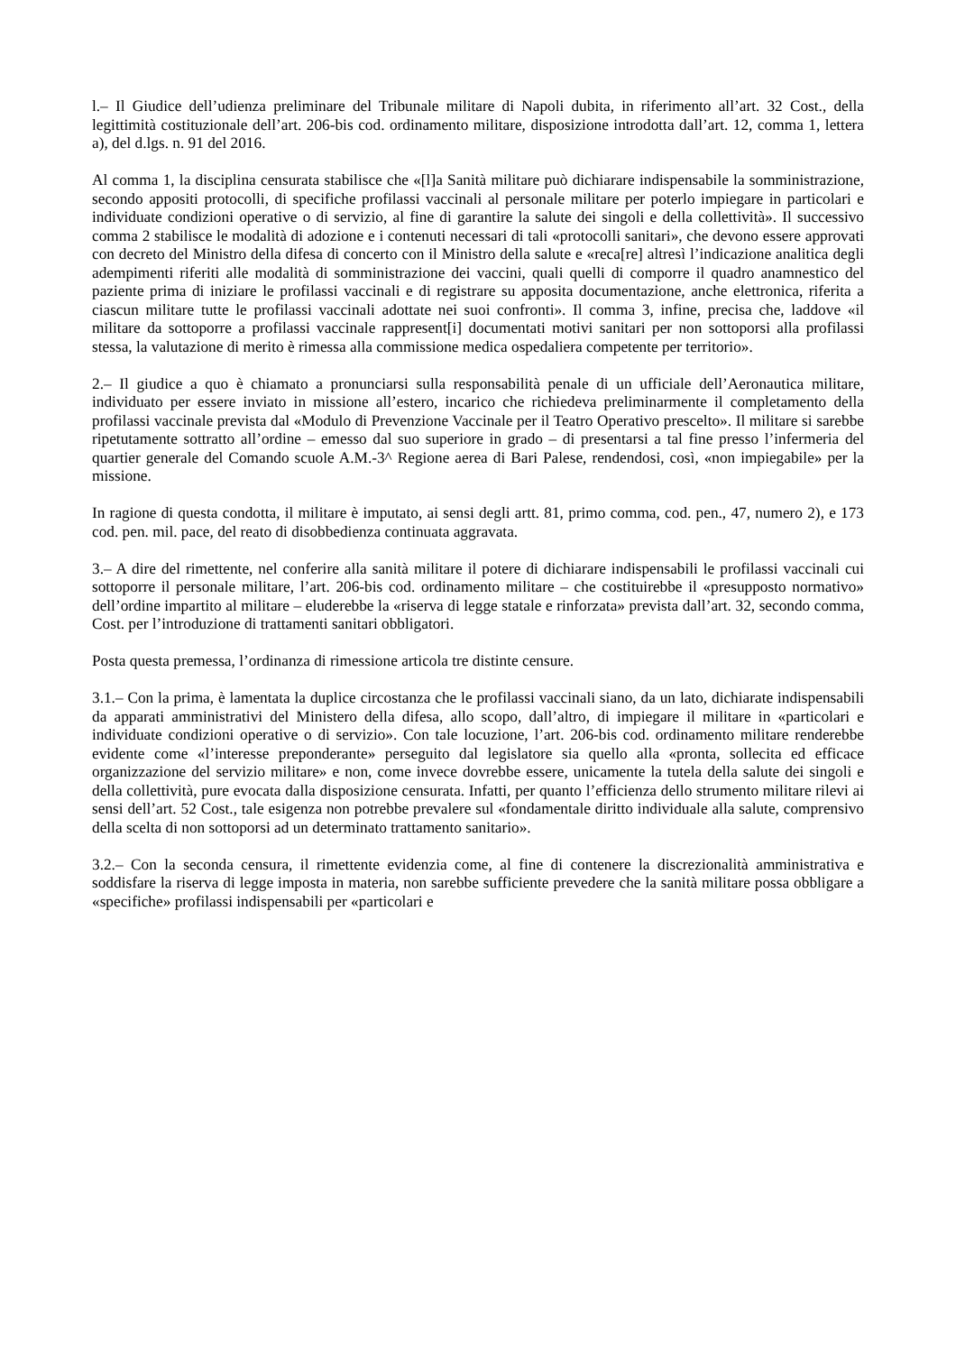l.– Il Giudice dell’udienza preliminare del Tribunale militare di Napoli dubita, in riferimento all’art. 32 Cost., della legittimità costituzionale dell’art. 206-bis cod. ordinamento militare, disposizione introdotta dall’art. 12, comma 1, lettera a), del d.lgs. n. 91 del 2016.
Al comma 1, la disciplina censurata stabilisce che «[l]a Sanità militare può dichiarare indispensabile la somministrazione, secondo appositi protocolli, di specifiche profilassi vaccinali al personale militare per poterlo impiegare in particolari e individuate condizioni operative o di servizio, al fine di garantire la salute dei singoli e della collettività». Il successivo comma 2 stabilisce le modalità di adozione e i contenuti necessari di tali «protocolli sanitari», che devono essere approvati con decreto del Ministro della difesa di concerto con il Ministro della salute e «reca[re] altresì l’indicazione analitica degli adempimenti riferiti alle modalità di somministrazione dei vaccini, quali quelli di comporre il quadro anamnestico del paziente prima di iniziare le profilassi vaccinali e di registrare su apposita documentazione, anche elettronica, riferita a ciascun militare tutte le profilassi vaccinali adottate nei suoi confronti». Il comma 3, infine, precisa che, laddove «il militare da sottoporre a profilassi vaccinale rappresent[i] documentati motivi sanitari per non sottoporsi alla profilassi stessa, la valutazione di merito è rimessa alla commissione medica ospedaliera competente per territorio».
2.– Il giudice a quo è chiamato a pronunciarsi sulla responsabilità penale di un ufficiale dell’Aeronautica militare, individuato per essere inviato in missione all’estero, incarico che richiedeva preliminarmente il completamento della profilassi vaccinale prevista dal «Modulo di Prevenzione Vaccinale per il Teatro Operativo prescelto». Il militare si sarebbe ripetutamente sottratto all’ordine – emesso dal suo superiore in grado – di presentarsi a tal fine presso l’infermeria del quartier generale del Comando scuole A.M.-3^ Regione aerea di Bari Palese, rendendosi, così, «non impiegabile» per la missione.
In ragione di questa condotta, il militare è imputato, ai sensi degli artt. 81, primo comma, cod. pen., 47, numero 2), e 173 cod. pen. mil. pace, del reato di disobbedienza continuata aggravata.
3.– A dire del rimettente, nel conferire alla sanità militare il potere di dichiarare indispensabili le profilassi vaccinali cui sottoporre il personale militare, l’art. 206-bis cod. ordinamento militare – che costituirebbe il «presupposto normativo» dell’ordine impartito al militare – eluderebbe la «riserva di legge statale e rinforzata» prevista dall’art. 32, secondo comma, Cost. per l’introduzione di trattamenti sanitari obbligatori.
Posta questa premessa, l’ordinanza di rimessione articola tre distinte censure.
3.1.– Con la prima, è lamentata la duplice circostanza che le profilassi vaccinali siano, da un lato, dichiarate indispensabili da apparati amministrativi del Ministero della difesa, allo scopo, dall’altro, di impiegare il militare in «particolari e individuate condizioni operative o di servizio». Con tale locuzione, l’art. 206-bis cod. ordinamento militare renderebbe evidente come «l’interesse preponderante» perseguito dal legislatore sia quello alla «pronta, sollecita ed efficace organizzazione del servizio militare» e non, come invece dovrebbe essere, unicamente la tutela della salute dei singoli e della collettività, pure evocata dalla disposizione censurata. Infatti, per quanto l’efficienza dello strumento militare rilevi ai sensi dell’art. 52 Cost., tale esigenza non potrebbe prevalere sul «fondamentale diritto individuale alla salute, comprensivo della scelta di non sottoporsi ad un determinato trattamento sanitario».
3.2.– Con la seconda censura, il rimettente evidenzia come, al fine di contenere la discrezionalità amministrativa e soddisfare la riserva di legge imposta in materia, non sarebbe sufficiente prevedere che la sanità militare possa obbligare a «specifiche» profilassi indispensabili per «particolari e